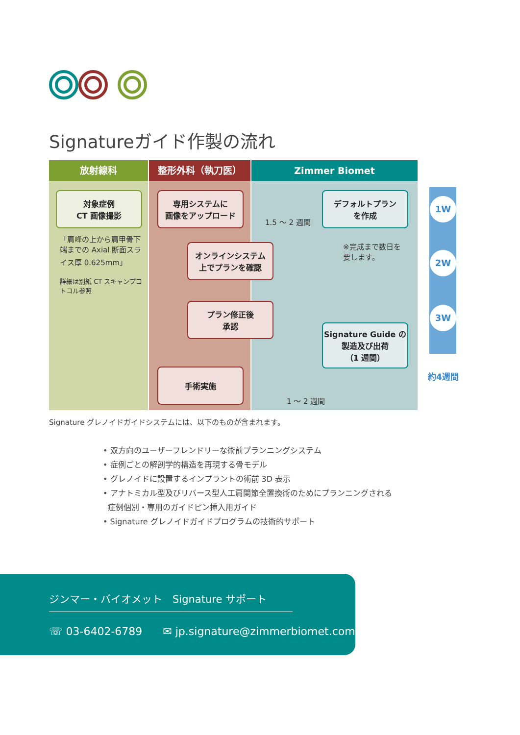Signatureガイド作製の流れ
放射線科 整形外科（執刀医） Zimmer Biomet
対象症例
CT 画像撮影
「肩峰の上から肩甲骨下端までの Axial 断面スライス厚 0.625mm」
詳細は別紙 CT スキャンプロトコル参照
専用システムに
画像をアップロード
デフォルトプラン
を作成
1.5 ～ 2 週間
※完成まで数日を
要します。
オンラインシステム
上でプランを確認
プラン修正後
承認
Signature Guide の
製造及び出荷
（1 週間）
手術実施
1 ～ 2 週間
1W
2W
3W
約4週間
Signature グレノイドガイドシステムには、以下のものが含まれます。
• 双方向のユーザーフレンドリーな術前プランニングシステム
• 症例ごとの解剖学的構造を再現する骨モデル
• グレノイドに設置するインプラントの術前 3D 表示
• アナトミカル型及びリバース型人工肩関節全置換術のためにプランニングされる
症例個別・専用のガイドピン挿入用ガイド
• Signature グレノイドガイドプログラムの技術的サポート
ジンマー・バイオメット　Signature サポート
☏ 03-6402-6789 ✉ jp.signature@zimmerbiomet.com